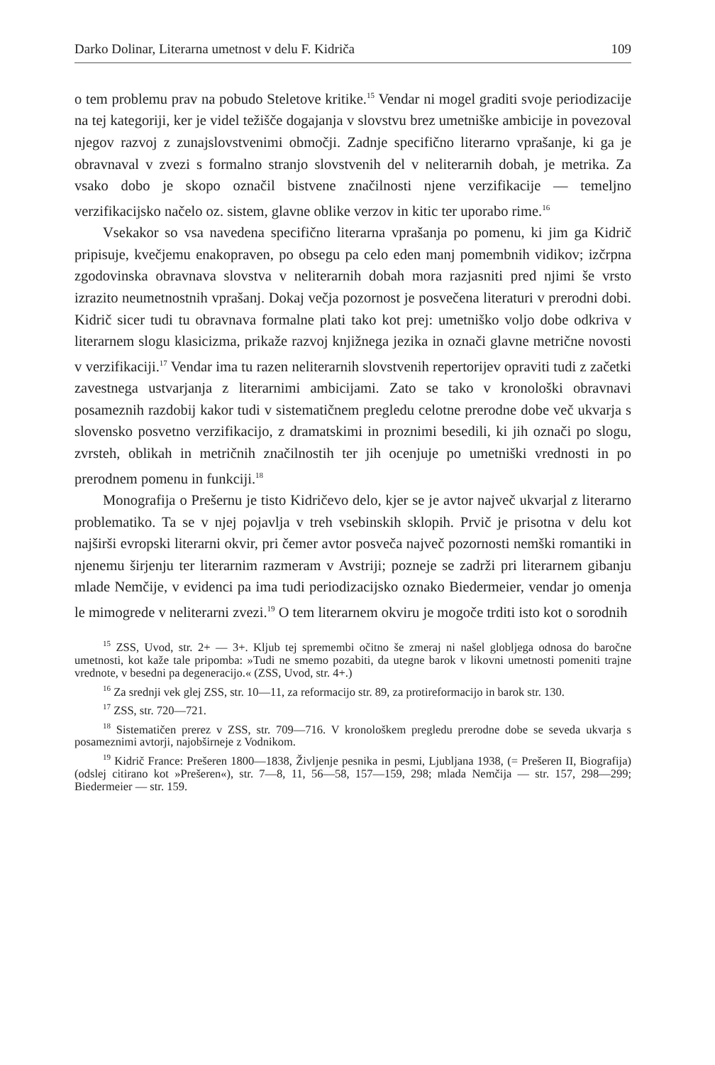Darko Dolinar, Literarna umetnost v delu F. Kidriča 109
o tem problemu prav na pobudo Steletove kritike.<sup>15</sup> Vendar ni mogel graditi svoje periodizacije na tej kategoriji, ker je videl težišče dogajanja v slovstvu brez umetniške ambicije in povezoval njegov razvoj z zunajslovstvenimi območji. Zadnje specifično literarno vprašanje, ki ga je obravnaval v zvezi s formalno stranjo slovstvenih del v neliterarnih dobah, je metrika. Za vsako dobo je skopo označil bistvene značilnosti njene verzifikacije — temeljno verzifikacijsko načelo oz. sistem, glavne oblike verzov in kitic ter uporabo rime.<sup>16</sup>
Vsekakor so vsa navedena specifično literarna vprašanja po pomenu, ki jim ga Kidrič pripisuje, kvečjemu enakopraven, po obsegu pa celo eden manj pomembnih vidikov; izčrpna zgodovinska obravnava slovstva v neliterarnih dobah mora razjasniti pred njimi še vrsto izrazito neumetnostnih vprašanj. Dokaj večja pozornost je posvečena literaturi v prerodni dobi. Kidrič sicer tudi tu obravnava formalne plati tako kot prej: umetniško voljo dobe odkriva v literarnem slogu klasicizma, prikaže razvoj knjižnega jezika in označi glavne metrične novosti v verzifikaciji.<sup>17</sup> Vendar ima tu razen neliterarnih slovstvenih repertorijev opraviti tudi z začetki zavestnega ustvarjanja z literarnimi ambicijami. Zato se tako v kronološki obravnavi posameznih razdobij kakor tudi v sistematičnem pregledu celotne prerodne dobe več ukvarja s slovensko posvetno verzifikacijo, z dramatskimi in proznimi besedili, ki jih označi po slogu, zvrsteh, oblikah in metričnih značilnostih ter jih ocenjuje po umetniški vrednosti in po prerodnem pomenu in funkciji.<sup>18</sup>
Monografija o Prešernu je tisto Kidričevo delo, kjer se je avtor največ ukvarjal z literarno problematiko. Ta se v njej pojavlja v treh vsebinskih sklopih. Prvič je prisotna v delu kot najširši evropski literarni okvir, pri čemer avtor posveča največ pozornosti nemški romantiki in njenemu širjenju ter literarnim razmeram v Avstriji; pozneje se zadrži pri literarnem gibanju mlade Nemčije, v evidenci pa ima tudi periodizacijsko oznako Biedermeier, vendar jo omenja le mimogrede v neliterarni zvezi.<sup>19</sup> O tem literarnem okviru je mogoče trditi isto kot o sorodnih
<sup>15</sup> ZSS, Uvod, str. 2+ — 3+. Kljub tej spremembi očitno še zmeraj ni našel globljega odnosa do baročne umetnosti, kot kaže tale pripomba: »Tudi ne smemo pozabiti, da utegne barok v likovni umetnosti pomeniti trajne vrednote, v besedni pa degeneracijo.« (ZSS, Uvod, str. 4+.)
<sup>16</sup> Za srednji vek glej ZSS, str. 10—11, za reformacijo str. 89, za protireformacijo in barok str. 130.
<sup>17</sup> ZSS, str. 720—721.
<sup>18</sup> Sistematičen prerez v ZSS, str. 709—716. V kronološkem pregledu prerodne dobe se seveda ukvarja s posameznimi avtorji, najobširneje z Vodnikom.
<sup>19</sup> Kidrič France: Prešeren 1800—1838, Življenje pesnika in pesmi, Ljubljana 1938, (= Prešeren II, Biografija) (odslej citirano kot »Prešeren«), str. 7—8, 11, 56—58, 157—159, 298; mlada Nemčija — str. 157, 298—299; Biedermeier — str. 159.